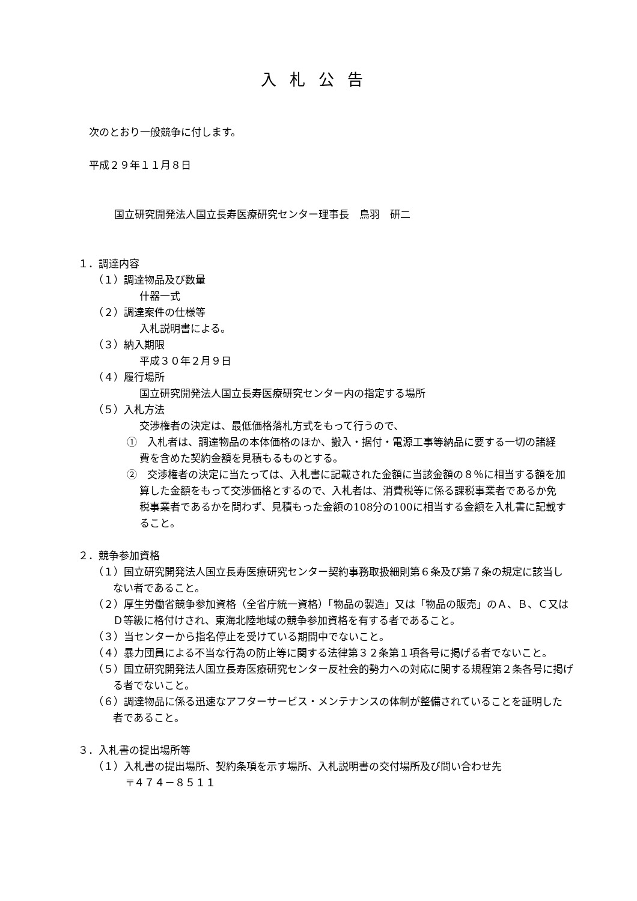入札公告
次のとおり一般競争に付します。
平成２９年１１月８日
国立研究開発法人国立長寿医療研究センター理事長　鳥羽　研二
１．調達内容
（１）調達物品及び数量
什器一式
（２）調達案件の仕様等
入札説明書による。
（３）納入期限
平成３０年２月９日
（４）履行場所
国立研究開発法人国立長寿医療研究センター内の指定する場所
（５）入札方法
交渉権者の決定は、最低価格落札方式をもって行うので、
①　入札者は、調達物品の本体価格のほか、搬入・据付・電源工事等納品に要する一切の諸経費を含めた契約金額を見積もるものとする。
②　交渉権者の決定に当たっては、入札書に記載された金額に当該金額の８％に相当する額を加算した金額をもって交渉価格とするので、入札者は、消費税等に係る課税事業者であるか免税事業者であるかを問わず、見積もった金額の108分の100に相当する金額を入札書に記載すること。
２．競争参加資格
（１）国立研究開発法人国立長寿医療研究センター契約事務取扱細則第６条及び第７条の規定に該当しない者であること。
（２）厚生労働省競争参加資格（全省庁統一資格）「物品の製造」又は「物品の販売」のＡ、Ｂ、Ｃ又はＤ等級に格付けされ、東海北陸地域の競争参加資格を有する者であること。
（３）当センターから指名停止を受けている期間中でないこと。
（４）暴力団員による不当な行為の防止等に関する法律第３２条第１項各号に掲げる者でないこと。
（５）国立研究開発法人国立長寿医療研究センター反社会的勢力への対応に関する規程第２条各号に掲げる者でないこと。
（６）調達物品に係る迅速なアフターサービス・メンテナンスの体制が整備されていることを証明した者であること。
３．入札書の提出場所等
（１）入札書の提出場所、契約条項を示す場所、入札説明書の交付場所及び問い合わせ先
〒４７４－８５１１